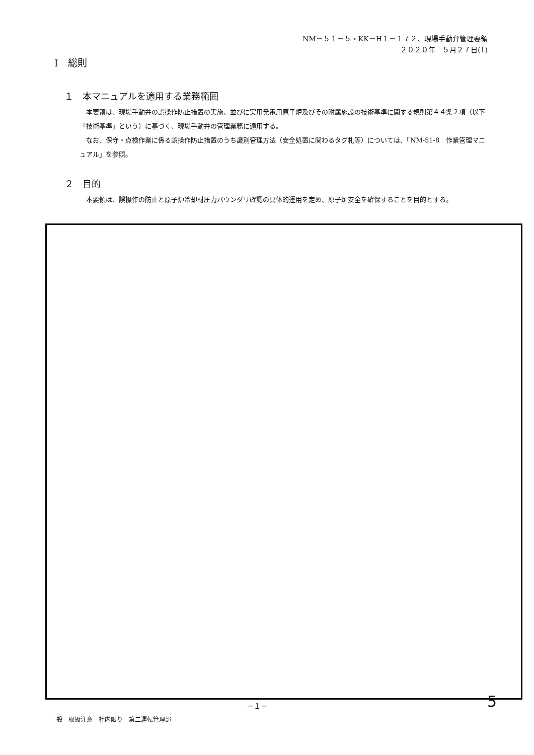NM－５１－５・KK－H１－１７２、現場手動弁管理要領
２０２０年　５月２７日(1)
Ⅰ　総則
１　本マニュアルを適用する業務範囲
本要領は、現場手動弁の誤操作防止措置の実施、並びに実用発電用原子炉及びその附属施設の技術基準に関する規則第４４条２項（以下「技術基準」という）に基づく、現場手動弁の管理業務に適用する。
なお、保守・点検作業に係る誤操作防止措置のうち識別管理方法（安全処置に関わるタグ札等）については、「NM-51-8　作業管理マニュアル」を参照。
２　目的
本要領は、誤操作の防止と原子炉冷却材圧力バウンダリ確認の具体的運用を定め、原子炉安全を確保することを目的とする。
－１－ 5
一般　取扱注意　社内限り　第二運転管理部